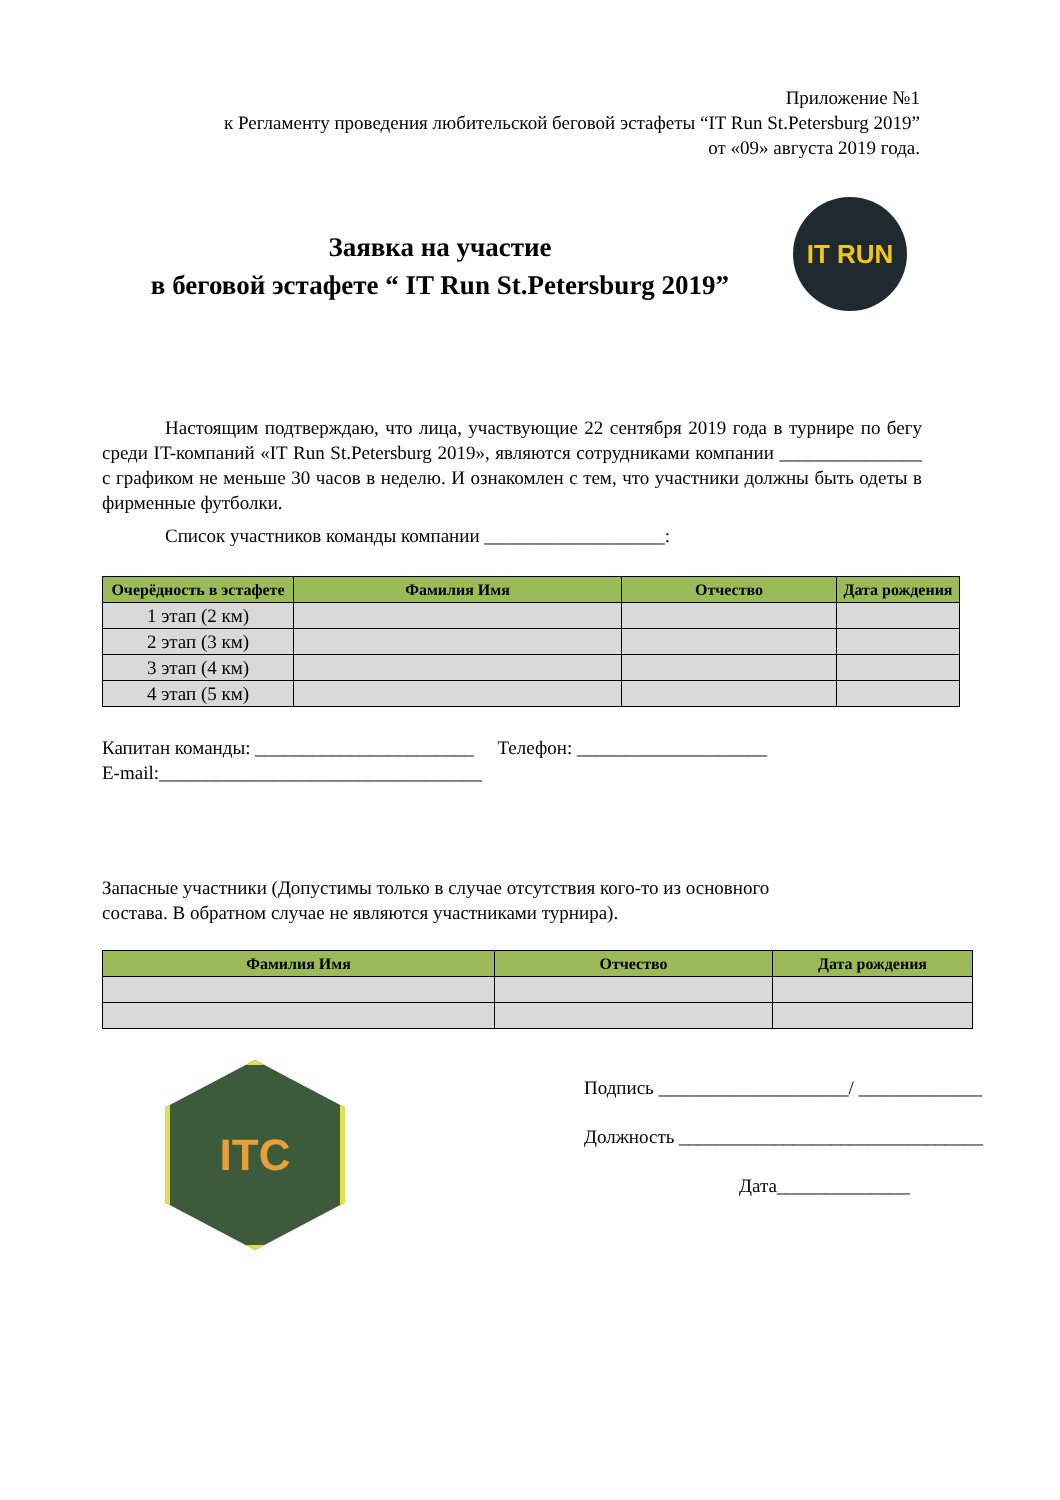Приложение №1
к Регламенту проведения любительской беговой эстафеты “IT Run St.Petersburg 2019”
от «09» августа 2019 года.
Заявка на участие
в беговой эстафете “ IT Run St.Petersburg 2019”
IT RUN
Настоящим подтверждаю, что лица, участвующие 22 сентября 2019 года в турнире по бегу среди IT-компаний «IT Run St.Petersburg 2019», являются сотрудниками компании _______________ с графиком не меньше 30 часов в неделю. И ознакомлен с тем, что участники должны быть одеты в фирменные футболки.
Список участников команды компании ___________________:
| Очерёдность в эстафете | Фамилия Имя | Отчество | Дата рождения |
| --- | --- | --- | --- |
| 1 этап (2 км) | | | |
| 2 этап (3 км) | | | |
| 3 этап (4 км) | | | |
| 4 этап (5 км) | | | |
Капитан команды: _______________________ Телефон: ____________________
E-mail:__________________________________
Запасные участники (Допустимы только в случае отсутствия кого-то из основного
состава. В обратном случае не являются участниками турнира).
| Фамилия Имя | Отчество | Дата рождения |
| --- | --- | --- |
ITC
Подпись ____________________/ _____________
Должность ________________________________
Дата______________